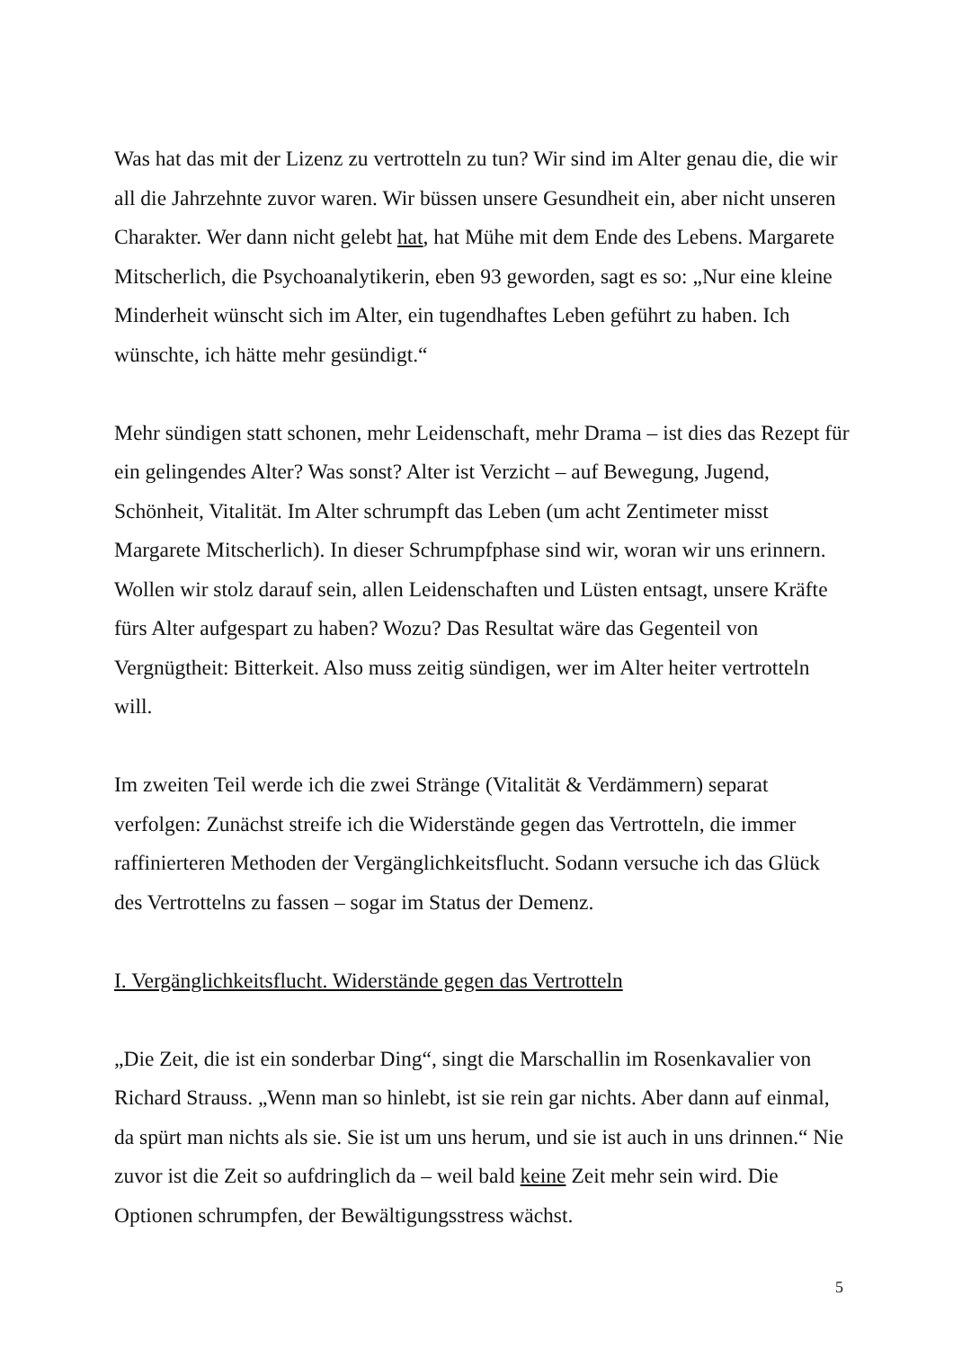Was hat das mit der Lizenz zu vertrotteln zu tun? Wir sind im Alter genau die, die wir all die Jahrzehnte zuvor waren. Wir büssen unsere Gesundheit ein, aber nicht unseren Charakter. Wer dann nicht gelebt hat, hat Mühe mit dem Ende des Lebens. Margarete Mitscherlich, die Psychoanalytikerin, eben 93 geworden, sagt es so: „Nur eine kleine Minderheit wünscht sich im Alter, ein tugendhaftes Leben geführt zu haben. Ich wünschte, ich hätte mehr gesündigt.“
Mehr sündigen statt schonen, mehr Leidenschaft, mehr Drama – ist dies das Rezept für ein gelingendes Alter? Was sonst? Alter ist Verzicht – auf Bewegung, Jugend, Schönheit, Vitalität. Im Alter schrumpft das Leben (um acht Zentimeter misst Margarete Mitscherlich). In dieser Schrumpfphase sind wir, woran wir uns erinnern. Wollen wir stolz darauf sein, allen Leidenschaften und Lüsten entsagt, unsere Kräfte fürs Alter aufgespart zu haben? Wozu? Das Resultat wäre das Gegenteil von Vergnügtheit: Bitterkeit. Also muss zeitig sündigen, wer im Alter heiter vertrotteln will.
Im zweiten Teil werde ich die zwei Stränge (Vitalität & Verdämmern) separat verfolgen: Zunächst streife ich die Widerstände gegen das Vertrotteln, die immer raffinierteren Methoden der Vergänglichkeitsflucht. Sodann versuche ich das Glück des Vertrottelns zu fassen – sogar im Status der Demenz.
I. Vergänglichkeitsflucht. Widerstände gegen das Vertrotteln
„Die Zeit, die ist ein sonderbar Ding“, singt die Marschallin im Rosenkavalier von Richard Strauss. „Wenn man so hinlebt, ist sie rein gar nichts. Aber dann auf einmal, da spürt man nichts als sie. Sie ist um uns herum, und sie ist auch in uns drinnen.“ Nie zuvor ist die Zeit so aufdringlich da – weil bald keine Zeit mehr sein wird. Die Optionen schrumpfen, der Bewältigungsstress wächst.
5